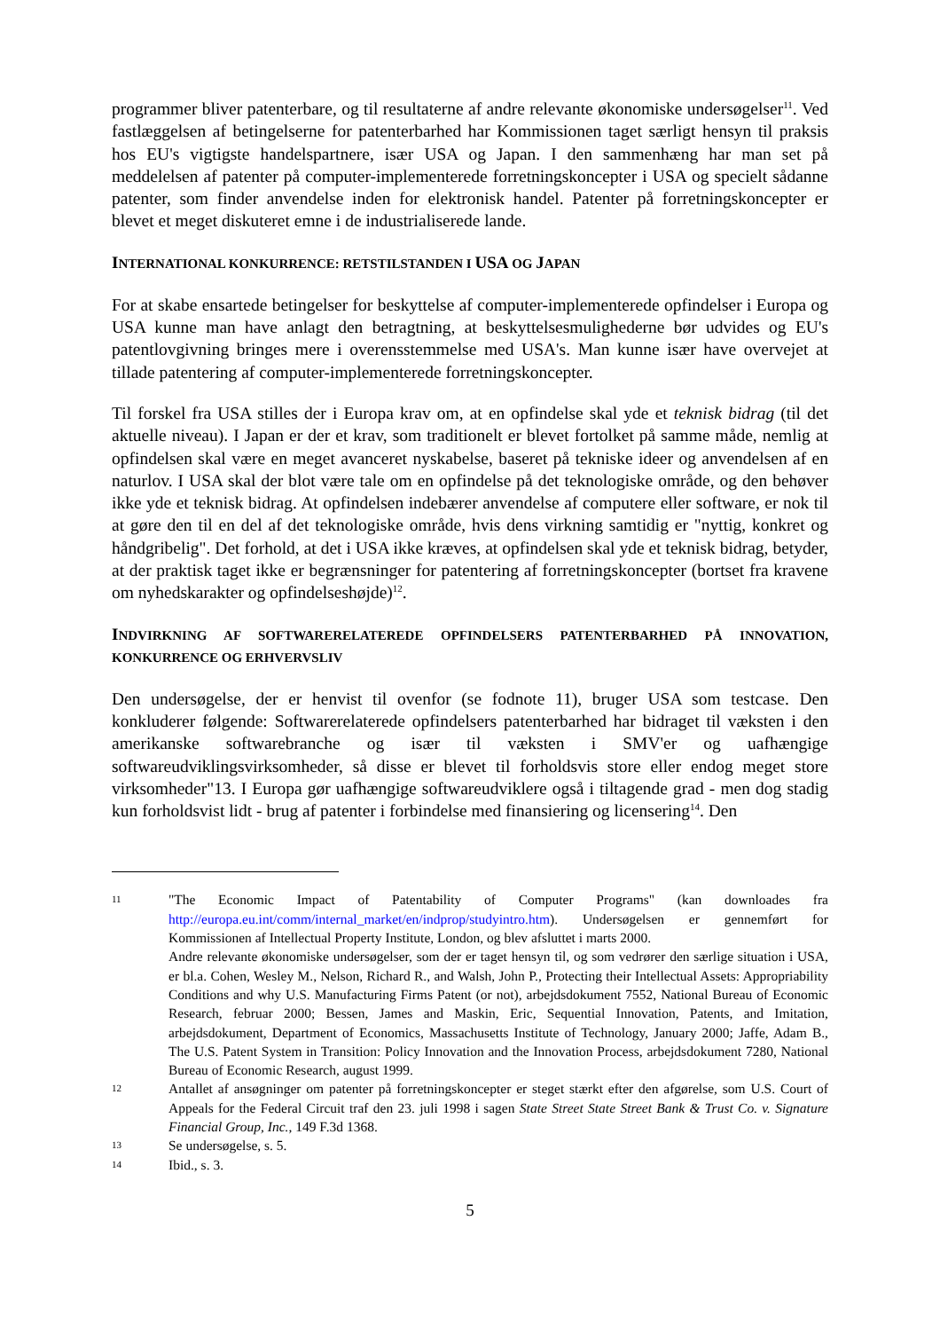programmer bliver patenterbare, og til resultaterne af andre relevante økonomiske undersøgelser<sup>11</sup>. Ved fastlæggelsen af betingelserne for patenterbarhed har Kommissionen taget særligt hensyn til praksis hos EU's vigtigste handelspartnere, især USA og Japan. I den sammenhæng har man set på meddelelsen af patenter på computer-implementerede forretningskoncepter i USA og specielt sådanne patenter, som finder anvendelse inden for elektronisk handel. Patenter på forretningskoncepter er blevet et meget diskuteret emne i de industrialiserede lande.
INTERNATIONAL KONKURRENCE: RETSTILSTANDEN I USA OG JAPAN
For at skabe ensartede betingelser for beskyttelse af computer-implementerede opfindelser i Europa og USA kunne man have anlagt den betragtning, at beskyttelsesmulighederne bør udvides og EU's patentlovgivning bringes mere i overensstemmelse med USA's. Man kunne især have overvejet at tillade patentering af computer-implementerede forretningskoncepter.
Til forskel fra USA stilles der i Europa krav om, at en opfindelse skal yde et teknisk bidrag (til det aktuelle niveau). I Japan er der et krav, som traditionelt er blevet fortolket på samme måde, nemlig at opfindelsen skal være en meget avanceret nyskabelse, baseret på tekniske ideer og anvendelsen af en naturlov. I USA skal der blot være tale om en opfindelse på det teknologiske område, og den behøver ikke yde et teknisk bidrag. At opfindelsen indebærer anvendelse af computere eller software, er nok til at gøre den til en del af det teknologiske område, hvis dens virkning samtidig er "nyttig, konkret og håndgribelig". Det forhold, at det i USA ikke kræves, at opfindelsen skal yde et teknisk bidrag, betyder, at der praktisk taget ikke er begrænsninger for patentering af forretningskoncepter (bortset fra kravene om nyhedskarakter og opfindelseshøjde)<sup>12</sup>.
INDVIRKNING AF SOFTWARERELATEREDE OPFINDELSERS PATENTERBARHED PÅ INNOVATION, KONKURRENCE OG ERHVERVSLIV
Den undersøgelse, der er henvist til ovenfor (se fodnote 11), bruger USA som testcase. Den konkluderer følgende: Softwarerelaterede opfindelsers patenterbarhed har bidraget til væksten i den amerikanske softwarebranche og især til væksten i SMV'er og uafhængige softwareudviklingsvirksomheder, så disse er blevet til forholdsvis store eller endog meget store virksomheder"13. I Europa gør uafhængige softwareudviklere også i tiltagende grad - men dog stadig kun forholdsvist lidt - brug af patenter i forbindelse med finansiering og licensering<sup>14</sup>. Den
11
"The Economic Impact of Patentability of Computer Programs" (kan downloades fra http://europa.eu.int/comm/internal_market/en/indprop/studyintro.htm). Undersøgelsen er gennemført for Kommissionen af Intellectual Property Institute, London, og blev afsluttet i marts 2000.
Andre relevante økonomiske undersøgelser, som der er taget hensyn til, og som vedrører den særlige situation i USA, er bl.a. Cohen, Wesley M., Nelson, Richard R., and Walsh, John P., Protecting their Intellectual Assets: Appropriability Conditions and why U.S. Manufacturing Firms Patent (or not), arbejdsdokument 7552, National Bureau of Economic Research, februar 2000; Bessen, James and Maskin, Eric, Sequential Innovation, Patents, and Imitation, arbejdsdokument, Department of Economics, Massachusetts Institute of Technology, January 2000; Jaffe, Adam B., The U.S. Patent System in Transition: Policy Innovation and the Innovation Process, arbejdsdokument 7280, National Bureau of Economic Research, august 1999.
12
Antallet af ansøgninger om patenter på forretningskoncepter er steget stærkt efter den afgørelse, som U.S. Court of Appeals for the Federal Circuit traf den 23. juli 1998 i sagen State Street State Street Bank & Trust Co. v. Signature Financial Group, Inc., 149 F.3d 1368.
13
Se undersøgelse, s. 5.
14
Ibid., s. 3.
5